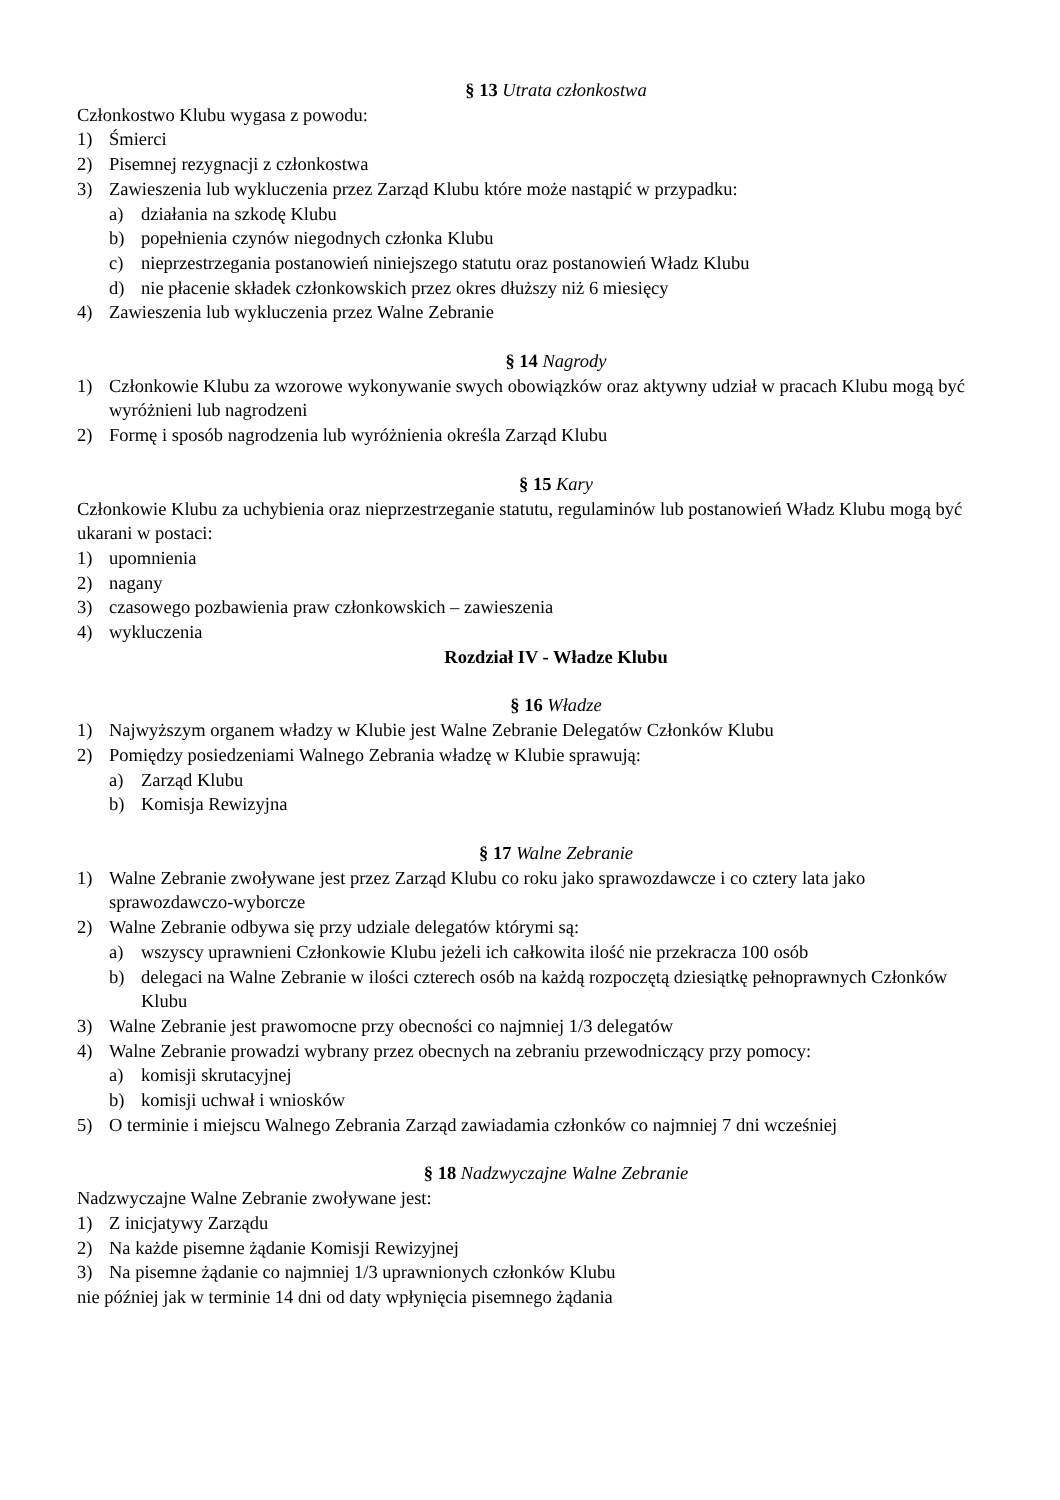§ 13 Utrata członkostwa
Członkostwo Klubu wygasa z powodu:
1) Śmierci
2) Pisemnej rezygnacji z członkostwa
3) Zawieszenia lub wykluczenia przez Zarząd Klubu które może nastąpić w przypadku:
a) działania na szkodę Klubu
b) popełnienia czynów niegodnych członka Klubu
c) nieprzestrzegania postanowień niniejszego statutu oraz postanowień Władz Klubu
d) nie płacenie składek członkowskich przez okres dłuższy niż 6 miesięcy
4) Zawieszenia lub wykluczenia przez Walne Zebranie
§ 14 Nagrody
1) Członkowie Klubu za wzorowe wykonywanie swych obowiązków oraz aktywny udział w pracach Klubu mogą być wyróżnieni lub nagrodzeni
2) Formę i sposób nagrodzenia lub wyróżnienia określa Zarząd Klubu
§ 15 Kary
Członkowie Klubu za uchybienia oraz nieprzestrzeganie statutu, regulaminów lub postanowień Władz Klubu mogą być ukarani w postaci:
1) upomnienia
2) nagany
3) czasowego pozbawienia praw członkowskich – zawieszenia
4) wykluczenia
Rozdział IV - Władze Klubu
§ 16 Władze
1) Najwyższym organem władzy w Klubie jest Walne Zebranie Delegatów Członków Klubu
2) Pomiędzy posiedzeniami Walnego Zebrania władzę w Klubie sprawują:
a) Zarząd Klubu
b) Komisja Rewizyjna
§ 17 Walne Zebranie
1) Walne Zebranie zwoływane jest przez Zarząd Klubu co roku jako sprawozdawcze i co cztery lata jako sprawozdawczo-wyborcze
2) Walne Zebranie odbywa się przy udziale delegatów którymi są:
a) wszyscy uprawnieni Członkowie Klubu jeżeli ich całkowita ilość nie przekracza 100 osób
b) delegaci na Walne Zebranie w ilości czterech osób na każdą rozpoczętą dziesiątkę pełnoprawnych Członków Klubu
3) Walne Zebranie jest prawomocne przy obecności co najmniej 1/3 delegatów
4) Walne Zebranie prowadzi wybrany przez obecnych na zebraniu przewodniczący przy pomocy:
a) komisji skrutacyjnej
b) komisji uchwał i wniosków
5) O terminie i miejscu Walnego Zebrania Zarząd zawiadamia członków co najmniej 7 dni wcześniej
§ 18 Nadzwyczajne Walne Zebranie
Nadzwyczajne Walne Zebranie zwoływane jest:
1) Z inicjatywy Zarządu
2) Na każde pisemne żądanie Komisji Rewizyjnej
3) Na pisemne żądanie co najmniej 1/3 uprawnionych członków Klubu
nie później jak w terminie 14 dni od daty wpłynięcia pisemnego żądania